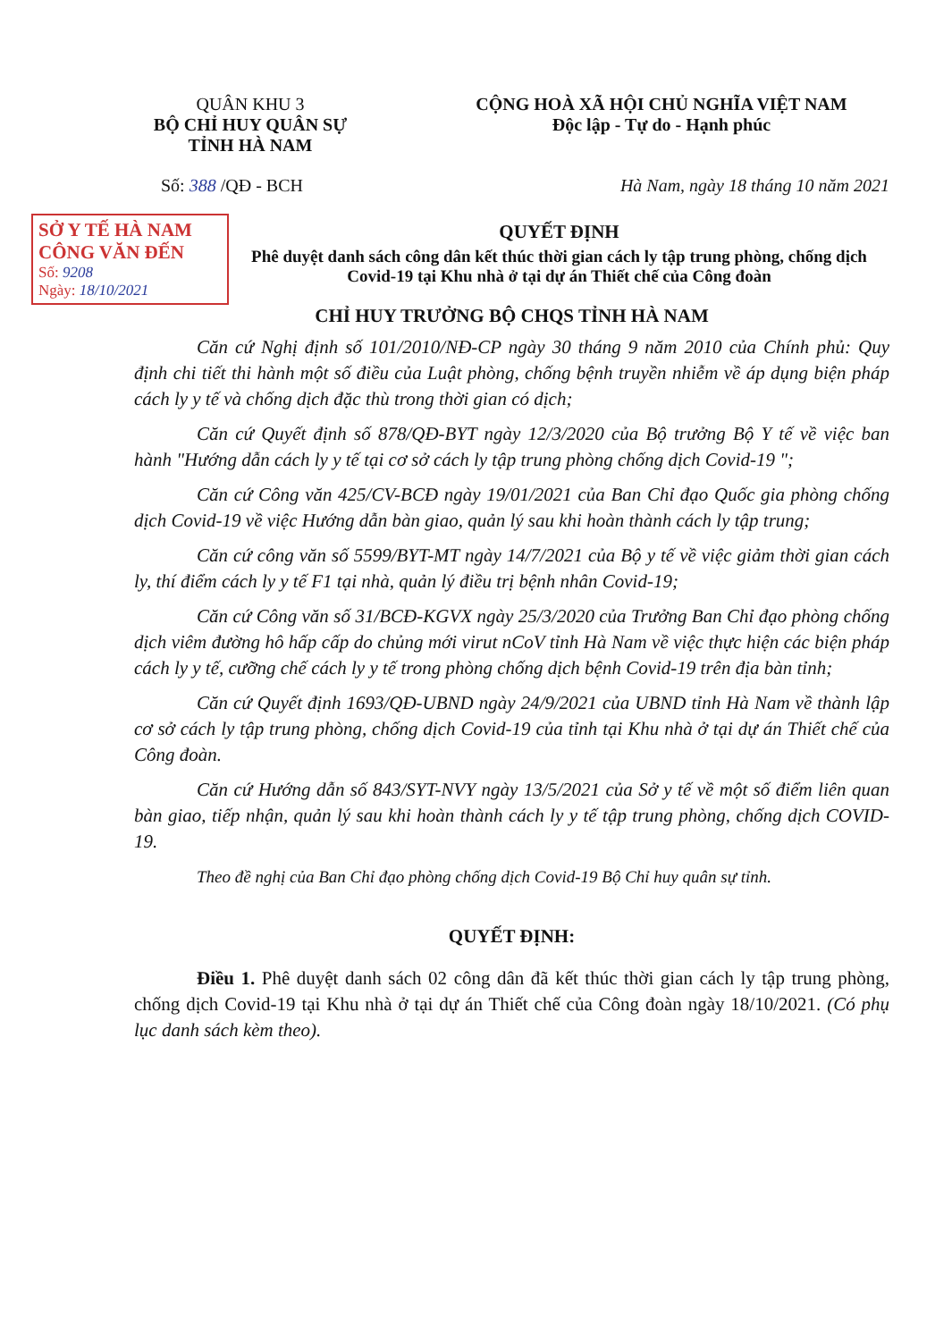QUÂN KHU 3
BỘ CHỈ HUY QUÂN SỰ
TỈNH HÀ NAM
CỘNG HOÀ XÃ HỘI CHỦ NGHĨA VIỆT NAM
Độc lập - Tự do - Hạnh phúc
Số: 388 /QĐ - BCH Hà Nam, ngày 18 tháng 10 năm 2021
SỞ Y TẾ HÀ NAM
CÔNG VĂN ĐẾN
Số: 9208
Ngày: 18/10/2021
QUYẾT ĐỊNH
Phê duyệt danh sách công dân kết thúc thời gian cách ly tập trung phòng, chống dịch Covid-19 tại Khu nhà ở tại dự án Thiết chế của Công đoàn
CHỈ HUY TRƯỞNG BỘ CHQS TỈNH HÀ NAM
Căn cứ Nghị định số 101/2010/NĐ-CP ngày 30 tháng 9 năm 2010 của Chính phủ: Quy định chi tiết thi hành một số điều của Luật phòng, chống bệnh truyền nhiễm về áp dụng biện pháp cách ly y tế và chống dịch đặc thù trong thời gian có dịch;
Căn cứ Quyết định số 878/QĐ-BYT ngày 12/3/2020 của Bộ trưởng Bộ Y tế về việc ban hành "Hướng dẫn cách ly y tế tại cơ sở cách ly tập trung phòng chống dịch Covid-19 ";
Căn cứ Công văn 425/CV-BCĐ ngày 19/01/2021 của Ban Chỉ đạo Quốc gia phòng chống dịch Covid-19 về việc Hướng dẫn bàn giao, quản lý sau khi hoàn thành cách ly tập trung;
Căn cứ công văn số 5599/BYT-MT ngày 14/7/2021 của Bộ y tế về việc giảm thời gian cách ly, thí điểm cách ly y tế F1 tại nhà, quản lý điều trị bệnh nhân Covid-19;
Căn cứ Công văn số 31/BCĐ-KGVX ngày 25/3/2020 của Trưởng Ban Chỉ đạo phòng chống dịch viêm đường hô hấp cấp do chủng mới virut nCoV tỉnh Hà Nam về việc thực hiện các biện pháp cách ly y tế, cưỡng chế cách ly y tế trong phòng chống dịch bệnh Covid-19 trên địa bàn tỉnh;
Căn cứ Quyết định 1693/QĐ-UBND ngày 24/9/2021 của UBND tỉnh Hà Nam về thành lập cơ sở cách ly tập trung phòng, chống dịch Covid-19 của tỉnh tại Khu nhà ở tại dự án Thiết chế của Công đoàn.
Căn cứ Hướng dẫn số 843/SYT-NVY ngày 13/5/2021 của Sở y tế về một số điểm liên quan bàn giao, tiếp nhận, quản lý sau khi hoàn thành cách ly y tế tập trung phòng, chống dịch COVID-19.
Theo đề nghị của Ban Chỉ đạo phòng chống dịch Covid-19 Bộ Chỉ huy quân sự tỉnh.
QUYẾT ĐỊNH:
Điều 1. Phê duyệt danh sách 02 công dân đã kết thúc thời gian cách ly tập trung phòng, chống dịch Covid-19 tại Khu nhà ở tại dự án Thiết chế của Công đoàn ngày 18/10/2021. (Có phụ lục danh sách kèm theo).